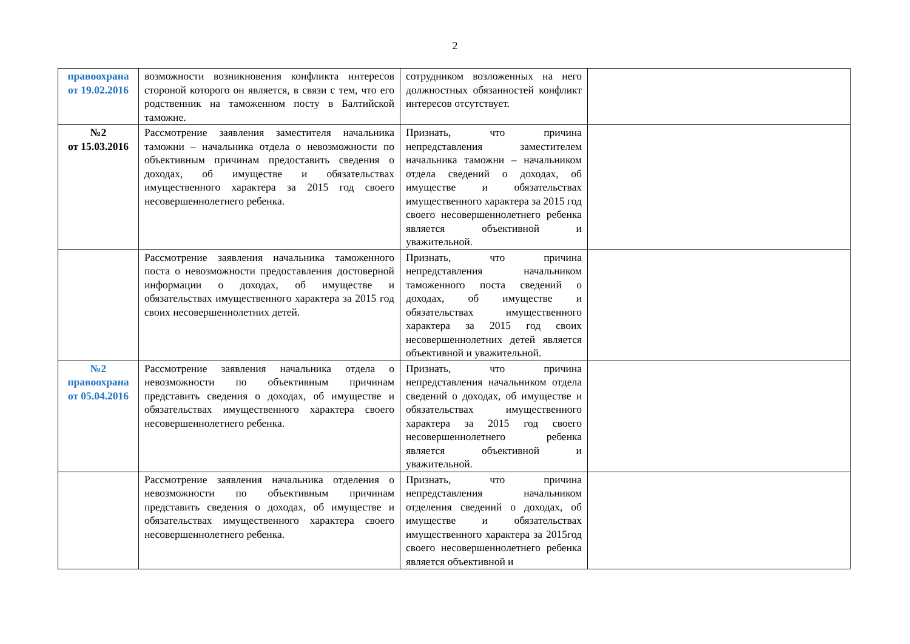2
| правоохрана от 19.02.2016 | возможности возникновения конфликта интересов стороной которого он является, в связи с тем, что его родственник на таможенном посту в Балтийской таможне. | сотрудником возложенных на него должностных обязанностей конфликт интересов отсутствует. | |
| №2 от 15.03.2016 | Рассмотрение заявления заместителя начальника таможни – начальника отдела о невозможности по объективным причинам предоставить сведения о доходах, об имуществе и обязательствах имущественного характера за 2015 год своего несовершеннолетнего ребенка. | Признать, что причина непредставления заместителем начальника таможни – начальником отдела сведений о доходах, об имуществе и обязательствах имущественного характера за 2015 год своего несовершеннолетнего ребенка является объективной и уважительной. | |
| | Рассмотрение заявления начальника таможенного поста о невозможности предоставления достоверной информации о доходах, об имуществе и обязательствах имущественного характера за 2015 год своих несовершеннолетних детей. | Признать, что причина непредставления начальником таможенного поста сведений о доходах, об имуществе и обязательствах имущественного характера за 2015 год своих несовершеннолетних детей является объективной и уважительной. | |
| №2 правоохрана от 05.04.2016 | Рассмотрение заявления начальника отдела о невозможности по объективным причинам представить сведения о доходах, об имуществе и обязательствах имущественного характера своего несовершеннолетнего ребенка. | Признать, что причина непредставления начальником отдела сведений о доходах, об имуществе и обязательствах имущественного характера за 2015 год своего несовершеннолетнего ребенка является объективной и уважительной. | |
| | Рассмотрение заявления начальника отделения о невозможности по объективным причинам представить сведения о доходах, об имуществе и обязательствах имущественного характера своего несовершеннолетнего ребенка. | Признать, что причина непредставления начальником отделения сведений о доходах, об имуществе и обязательствах имущественного характера за 2015год своего несовершеннолетнего ребенка является объективной и | |